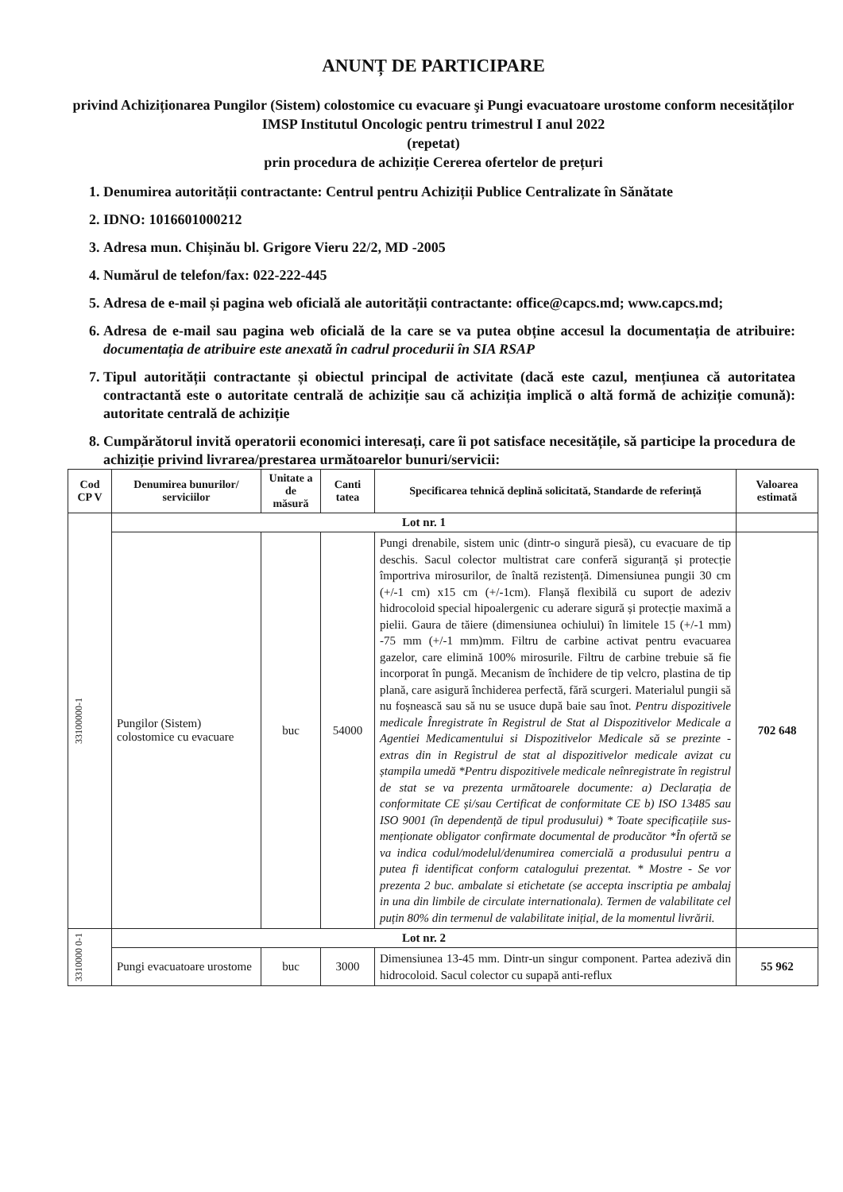ANUNȚ DE PARTICIPARE
privind Achiziționarea Pungilor (Sistem) colostomice cu evacuare şi Pungi evacuatoare urostome conform necesităților IMSP Institutul Oncologic pentru trimestrul I anul 2022
(repetat)
prin procedura de achiziție Cererea ofertelor de prețuri
1. Denumirea autorității contractante: Centrul pentru Achiziții Publice Centralizate în Sănătate
2. IDNO: 1016601000212
3. Adresa mun. Chișinău bl. Grigore Vieru 22/2, MD -2005
4. Numărul de telefon/fax: 022-222-445
5. Adresa de e-mail și pagina web oficială ale autorității contractante: office@capcs.md; www.capcs.md;
6. Adresa de e-mail sau pagina web oficială de la care se va putea obține accesul la documentația de atribuire: documentația de atribuire este anexată în cadrul procedurii în SIA RSAP
7. Tipul autorității contractante și obiectul principal de activitate (dacă este cazul, mențiunea că autoritatea contractantă este o autoritate centrală de achiziție sau că achiziția implică o altă formă de achiziție comună): autoritate centrală de achiziție
8. Cumpărătorul invită operatorii economici interesați, care îi pot satisface necesitățile, să participe la procedura de achiziție privind livrarea/prestarea următoarelor bunuri/servicii:
| Cod CP V | Denumirea bunurilor/ serviciilor | Unitate a de măsură | Canti tatea | Specificarea tehnică deplină solicitată, Standarde de referință | Valoarea estimată |
| --- | --- | --- | --- | --- | --- |
| 33100000-1 | Lot nr. 1 | | | | |
| | Pungilor (Sistem) colostomice cu evacuare | buc | 54000 | Pungi drenabile, sistem unic (dintr-o singură piesă), cu evacuare de tip deschis. Sacul colector multistrat care conferă siguranță și protecție împortriva mirosurilor, de înaltă rezistență. Dimensiunea pungii 30 cm (+/-1 cm) x15 cm (+/-1cm). Flanșă flexibilă cu suport de adeziv hidrocoloid special hipoalergenic cu aderare sigură și protecție maximă a pielii. Gaura de tăiere (dimensiunea ochiului) în limitele 15 (+/-1 mm) -75 mm (+/-1 mm)mm. Filtru de carbine activat pentru evacuarea gazelor, care elimină 100% mirosurile. Filtru de carbine trebuie să fie incorporat în pungă. Mecanism de închidere de tip velcro, plastina de tip plană, care asigură închiderea perfectă, fără scurgeri. Materialul pungii să nu foșnească sau să nu se usuce după baie sau înot. Pentru dispozitivele medicale Înregistrate în Registrul de Stat al Dispozitivelor Medicale a Agentiei Medicamentului si Dispozitivelor Medicale să se prezinte -extras din in Registrul de stat al dispozitivelor medicale avizat cu ștampila umedă *Pentru dispozitivele medicale neînregistrate în registrul de stat se va prezenta următoarele documente: a) Declarația de conformitate CE și/sau Certificat de conformitate CE b) ISO 13485 sau ISO 9001 (în dependență de tipul produsului) * Toate specificațiile sus-menționate obligator confirmate documental de producător *În ofertă se va indica codul/modelul/denumirea comercială a produsului pentru a putea fi identificat conform catalogului prezentat. * Mostre - Se vor prezenta 2 buc. ambalate si etichetate (se accepta inscriptia pe ambalaj in una din limbile de circulate internationala). Termen de valabilitate cel puțin 80% din termenul de valabilitate inițial, de la momentul livrării. | 702 648 |
| 3310000 0-1 | Lot nr. 2 | | | | |
| | Pungi evacuatoare urostome | buc | 3000 | Dimensiunea 13-45 mm. Dintr-un singur component. Partea adezivă din hidrocoloid. Sacul colector cu supapă anti-reflux | 55 962 |